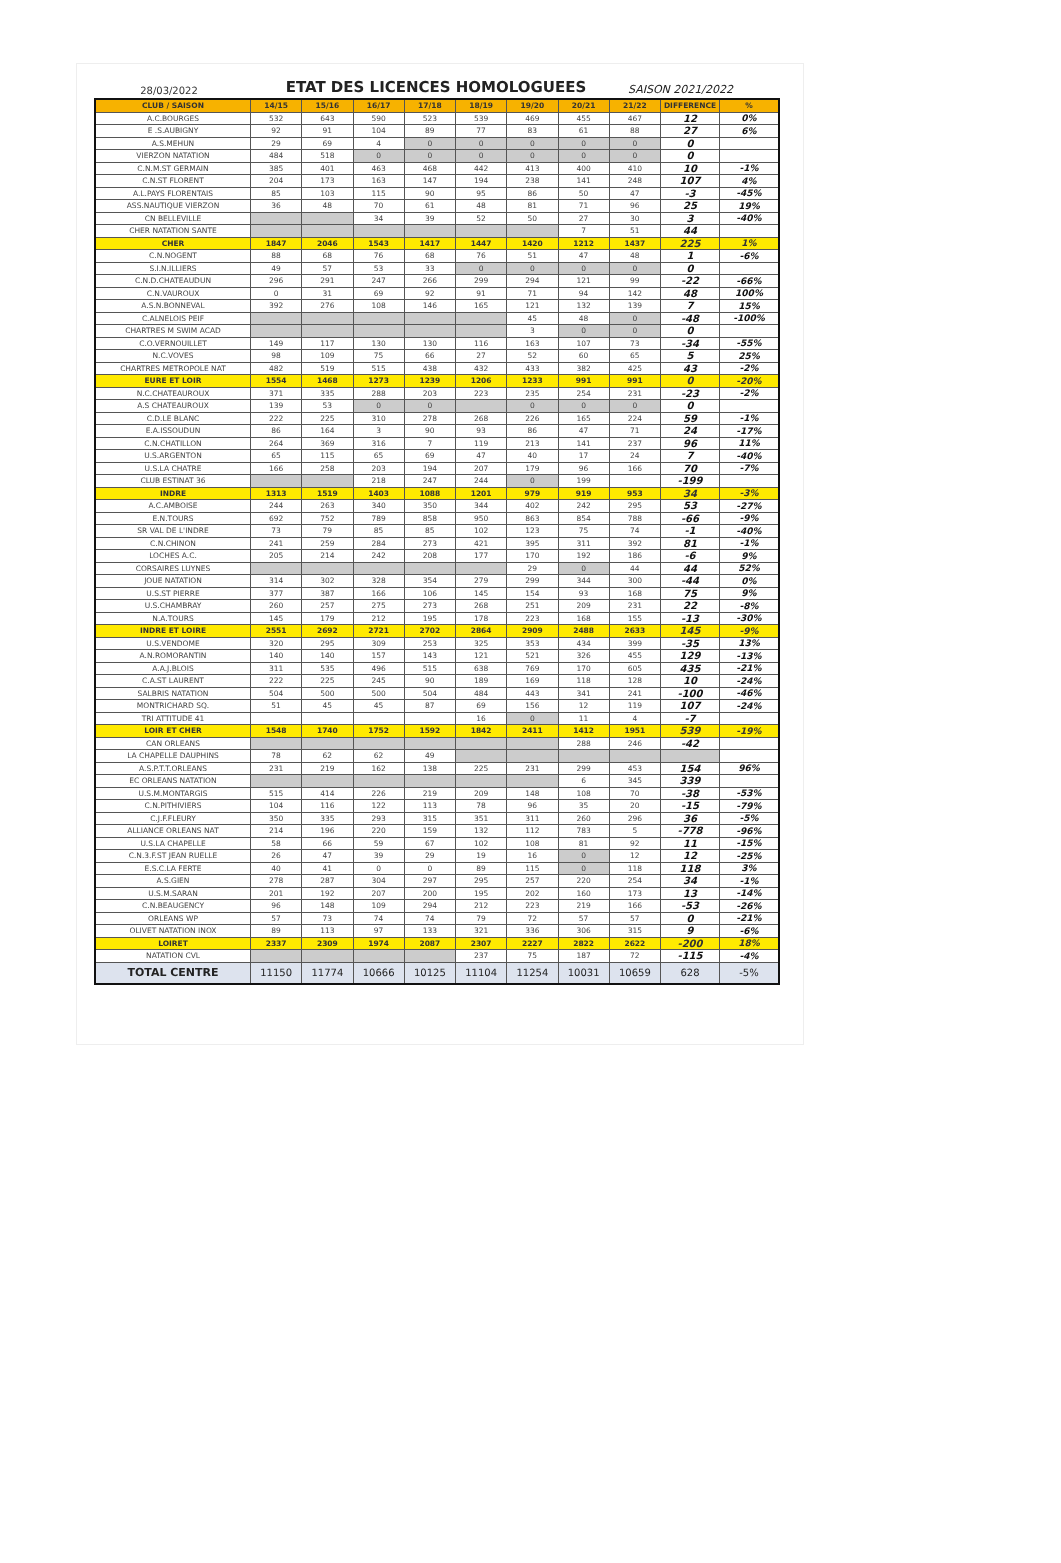28/03/2022
ETAT DES LICENCES HOMOLOGUEES
SAISON 2021/2022
| CLUB / SAISON | 14/15 | 15/16 | 16/17 | 17/18 | 18/19 | 19/20 | 20/21 | 21/22 | DIFFERENCE | % |
| --- | --- | --- | --- | --- | --- | --- | --- | --- | --- | --- |
| A.C.BOURGES | 532 | 643 | 590 | 523 | 539 | 469 | 455 | 467 | 12 | 0% |
| E .S.AUBIGNY | 92 | 91 | 104 | 89 | 77 | 83 | 61 | 88 | 27 | 6% |
| A.S.MEHUN | 29 | 69 | 4 | 0 | 0 | 0 | 0 | 0 | 0 | |
| VIERZON NATATION | 484 | 518 | 0 | 0 | 0 | 0 | 0 | 0 | 0 | |
| C.N.M.ST GERMAIN | 385 | 401 | 463 | 468 | 442 | 413 | 400 | 410 | 10 | -1% |
| C.N.ST FLORENT | 204 | 173 | 163 | 147 | 194 | 238 | 141 | 248 | 107 | 4% |
| A.L.PAYS FLORENTAIS | 85 | 103 | 115 | 90 | 95 | 86 | 50 | 47 | -3 | -45% |
| ASS.NAUTIQUE VIERZON | 36 | 48 | 70 | 61 | 48 | 81 | 71 | 96 | 25 | 19% |
| CN BELLEVILLE | | | 34 | 39 | 52 | 50 | 27 | 30 | 3 | -40% |
| CHER NATATION SANTE | | | | | | | 7 | 51 | 44 | |
| CHER | 1847 | 2046 | 1543 | 1417 | 1447 | 1420 | 1212 | 1437 | 225 | 1% |
| C.N.NOGENT | 88 | 68 | 76 | 68 | 76 | 51 | 47 | 48 | 1 | -6% |
| S.I.N.ILLIERS | 49 | 57 | 53 | 33 | 0 | 0 | 0 | 0 | 0 | |
| C.N.D.CHATEAUDUN | 296 | 291 | 247 | 266 | 299 | 294 | 121 | 99 | -22 | -66% |
| C.N.VAUROUX | 0 | 31 | 69 | 92 | 91 | 71 | 94 | 142 | 48 | 100% |
| A.S.N.BONNEVAL | 392 | 276 | 108 | 146 | 165 | 121 | 132 | 139 | 7 | 15% |
| C.ALNELOIS PEIF | | | | | | 45 | 48 | 0 | -48 | -100% |
| CHARTRES M SWIM ACAD | | | | | | 3 | 0 | 0 | 0 | |
| C.O.VERNOUILLET | 149 | 117 | 130 | 130 | 116 | 163 | 107 | 73 | -34 | -55% |
| N.C.VOVES | 98 | 109 | 75 | 66 | 27 | 52 | 60 | 65 | 5 | 25% |
| CHARTRES METROPOLE NAT | 482 | 519 | 515 | 438 | 432 | 433 | 382 | 425 | 43 | -2% |
| EURE ET LOIR | 1554 | 1468 | 1273 | 1239 | 1206 | 1233 | 991 | 991 | 0 | -20% |
| N.C.CHATEAUROUX | 371 | 335 | 288 | 203 | 223 | 235 | 254 | 231 | -23 | -2% |
| A.S CHATEAUROUX | 139 | 53 | 0 | 0 | | 0 | 0 | 0 | 0 | |
| C.D.LE BLANC | 222 | 225 | 310 | 278 | 268 | 226 | 165 | 224 | 59 | -1% |
| E.A.ISSOUDUN | 86 | 164 | 3 | 90 | 93 | 86 | 47 | 71 | 24 | -17% |
| C.N.CHATILLON | 264 | 369 | 316 | 7 | 119 | 213 | 141 | 237 | 96 | 11% |
| U.S.ARGENTON | 65 | 115 | 65 | 69 | 47 | 40 | 17 | 24 | 7 | -40% |
| U.S.LA CHATRE | 166 | 258 | 203 | 194 | 207 | 179 | 96 | 166 | 70 | -7% |
| CLUB ESTINAT 36 | | | 218 | 247 | 244 | 0 | 199 | | -199 | |
| INDRE | 1313 | 1519 | 1403 | 1088 | 1201 | 979 | 919 | 953 | 34 | -3% |
| A.C.AMBOISE | 244 | 263 | 340 | 350 | 344 | 402 | 242 | 295 | 53 | -27% |
| E.N.TOURS | 692 | 752 | 789 | 858 | 950 | 863 | 854 | 788 | -66 | -9% |
| SR VAL DE L'INDRE | 73 | 79 | 85 | 85 | 102 | 123 | 75 | 74 | -1 | -40% |
| C.N.CHINON | 241 | 259 | 284 | 273 | 421 | 395 | 311 | 392 | 81 | -1% |
| LOCHES A.C. | 205 | 214 | 242 | 208 | 177 | 170 | 192 | 186 | -6 | 9% |
| CORSAIRES LUYNES | | | | | | 29 | 0 | 44 | 44 | 52% |
| JOUE NATATION | 314 | 302 | 328 | 354 | 279 | 299 | 344 | 300 | -44 | 0% |
| U.S.ST PIERRE | 377 | 387 | 166 | 106 | 145 | 154 | 93 | 168 | 75 | 9% |
| U.S.CHAMBRAY | 260 | 257 | 275 | 273 | 268 | 251 | 209 | 231 | 22 | -8% |
| N.A.TOURS | 145 | 179 | 212 | 195 | 178 | 223 | 168 | 155 | -13 | -30% |
| INDRE ET LOIRE | 2551 | 2692 | 2721 | 2702 | 2864 | 2909 | 2488 | 2633 | 145 | -9% |
| U.S.VENDOME | 320 | 295 | 309 | 253 | 325 | 353 | 434 | 399 | -35 | 13% |
| A.N.ROMORANTIN | 140 | 140 | 157 | 143 | 121 | 521 | 326 | 455 | 129 | -13% |
| A.A.J.BLOIS | 311 | 535 | 496 | 515 | 638 | 769 | 170 | 605 | 435 | -21% |
| C.A.ST LAURENT | 222 | 225 | 245 | 90 | 189 | 169 | 118 | 128 | 10 | -24% |
| SALBRIS NATATION | 504 | 500 | 500 | 504 | 484 | 443 | 341 | 241 | -100 | -46% |
| MONTRICHARD SQ. | 51 | 45 | 45 | 87 | 69 | 156 | 12 | 119 | 107 | -24% |
| TRI ATTITUDE 41 | | | | | 16 | 0 | 11 | 4 | -7 | |
| LOIR ET CHER | 1548 | 1740 | 1752 | 1592 | 1842 | 2411 | 1412 | 1951 | 539 | -19% |
| CAN ORLEANS | | | | | | | 288 | 246 | -42 | |
| LA CHAPELLE DAUPHINS | 78 | 62 | 62 | 49 | | | | | | |
| A.S.P.T.T.ORLEANS | 231 | 219 | 162 | 138 | 225 | 231 | 299 | 453 | 154 | 96% |
| EC ORLEANS NATATION | | | | | | | 6 | 345 | 339 | |
| U.S.M.MONTARGIS | 515 | 414 | 226 | 219 | 209 | 148 | 108 | 70 | -38 | -53% |
| C.N.PITHIVIERS | 104 | 116 | 122 | 113 | 78 | 96 | 35 | 20 | -15 | -79% |
| C.J.F.FLEURY | 350 | 335 | 293 | 315 | 351 | 311 | 260 | 296 | 36 | -5% |
| ALLIANCE ORLEANS NAT | 214 | 196 | 220 | 159 | 132 | 112 | 783 | 5 | -778 | -96% |
| U.S.LA CHAPELLE | 58 | 66 | 59 | 67 | 102 | 108 | 81 | 92 | 11 | -15% |
| C.N.3.F.ST JEAN RUELLE | 26 | 47 | 39 | 29 | 19 | 16 | 0 | 12 | 12 | -25% |
| E.S.C.LA FERTE | 40 | 41 | 0 | 0 | 89 | 115 | 0 | 118 | 118 | 3% |
| A.S.GIEN | 278 | 287 | 304 | 297 | 295 | 257 | 220 | 254 | 34 | -1% |
| U.S.M.SARAN | 201 | 192 | 207 | 200 | 195 | 202 | 160 | 173 | 13 | -14% |
| C.N.BEAUGENCY | 96 | 148 | 109 | 294 | 212 | 223 | 219 | 166 | -53 | -26% |
| ORLEANS WP | 57 | 73 | 74 | 74 | 79 | 72 | 57 | 57 | 0 | -21% |
| OLIVET NATATION INOX | 89 | 113 | 97 | 133 | 321 | 336 | 306 | 315 | 9 | -6% |
| LOIRET | 2337 | 2309 | 1974 | 2087 | 2307 | 2227 | 2822 | 2622 | -200 | 18% |
| NATATION CVL | | | | | 237 | 75 | 187 | 72 | -115 | -4% |
| TOTAL CENTRE | 11150 | 11774 | 10666 | 10125 | 11104 | 11254 | 10031 | 10659 | 628 | -5% |